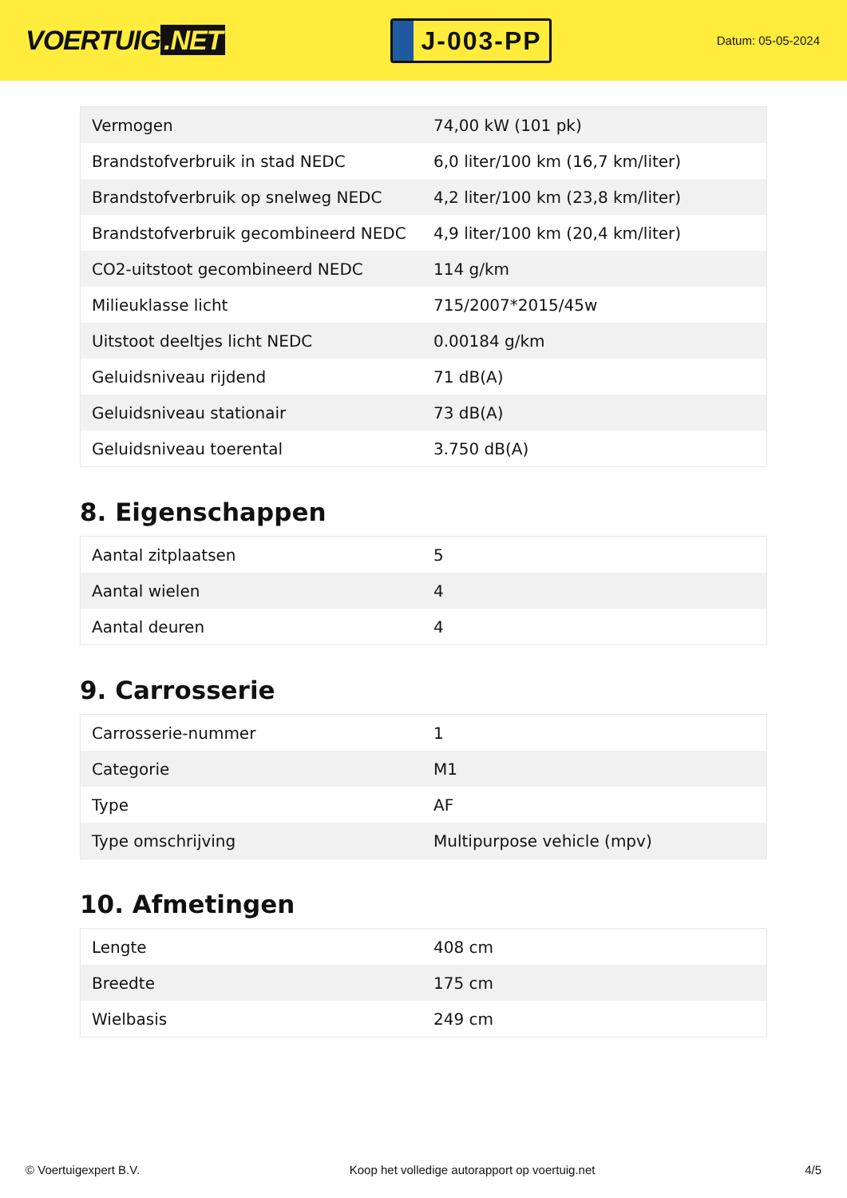VOERTUIG.NET
J-003-PP
Datum: 05-05-2024
| Vermogen | 74,00 kW (101 pk) |
| Brandstofverbruik in stad NEDC | 6,0 liter/100 km (16,7 km/liter) |
| Brandstofverbruik op snelweg NEDC | 4,2 liter/100 km (23,8 km/liter) |
| Brandstofverbruik gecombineerd NEDC | 4,9 liter/100 km (20,4 km/liter) |
| CO2-uitstoot gecombineerd NEDC | 114 g/km |
| Milieuklasse licht | 715/2007*2015/45w |
| Uitstoot deeltjes licht NEDC | 0.00184 g/km |
| Geluidsniveau rijdend | 71 dB(A) |
| Geluidsniveau stationair | 73 dB(A) |
| Geluidsniveau toerental | 3.750 dB(A) |
8. Eigenschappen
| Aantal zitplaatsen | 5 |
| Aantal wielen | 4 |
| Aantal deuren | 4 |
9. Carrosserie
| Carrosserie-nummer | 1 |
| Categorie | M1 |
| Type | AF |
| Type omschrijving | Multipurpose vehicle (mpv) |
10. Afmetingen
| Lengte | 408 cm |
| Breedte | 175 cm |
| Wielbasis | 249 cm |
© Voertuigexpert B.V. Koop het volledige autorapport op voertuig.net 4/5